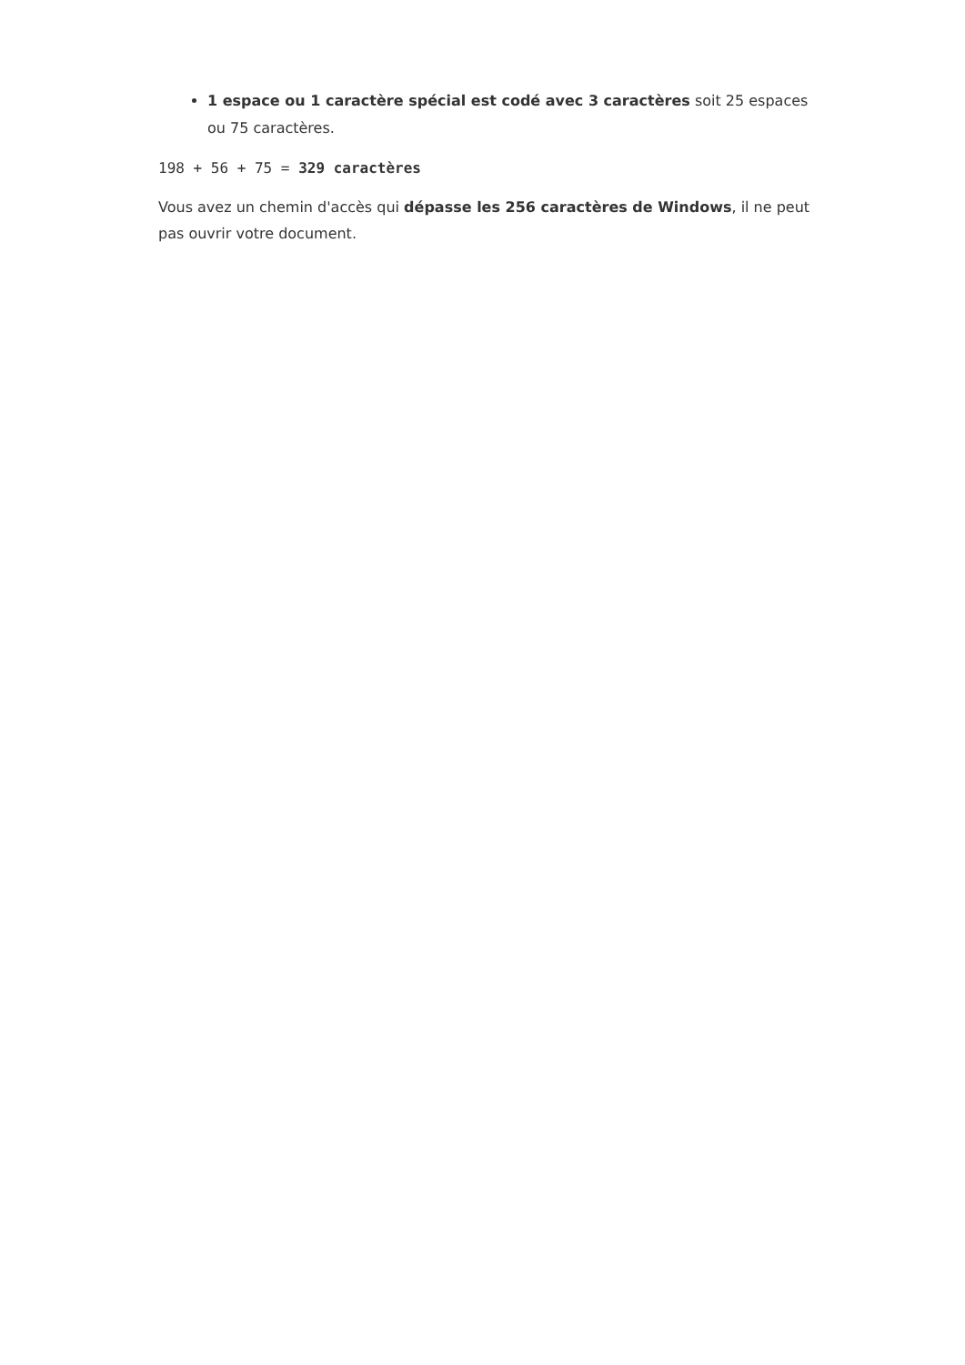1 espace ou 1 caractère spécial est codé avec 3 caractères soit 25 espaces ou 75 caractères.
198 + 56 + 75 = 329 caractères
Vous avez un chemin d'accès qui dépasse les 256 caractères de Windows, il ne peut pas ouvrir votre document.